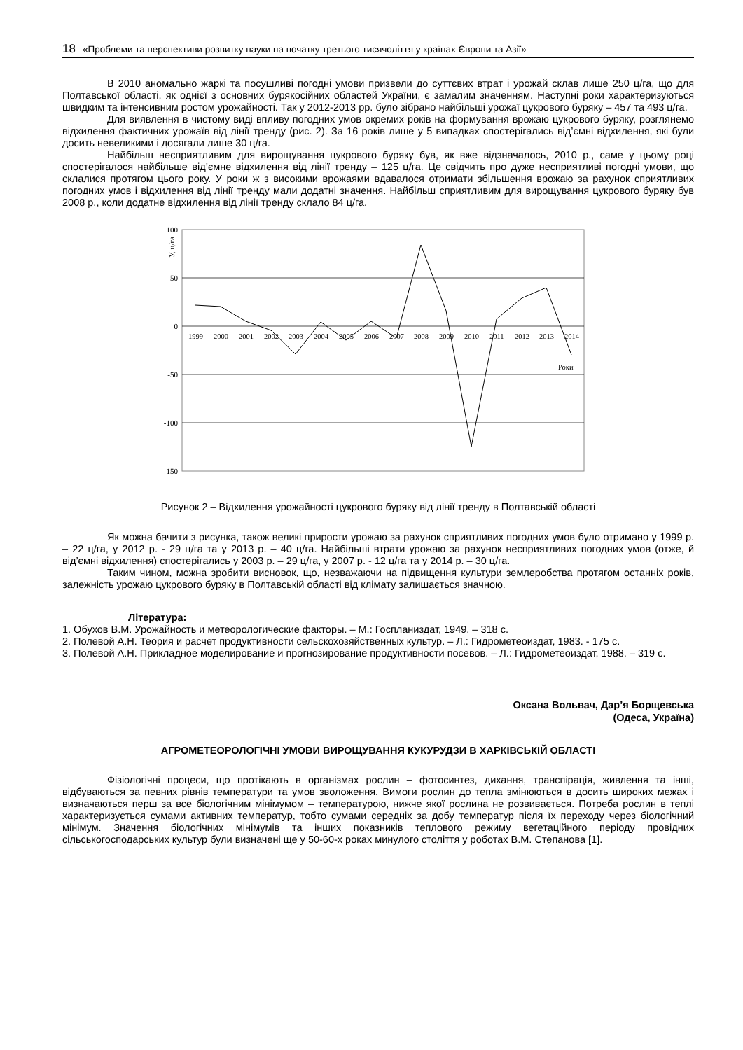18 «Проблеми та перспективи розвитку науки на початку третього тисячоліття у країнах Європи та Азії»
В 2010 аномально жаркі та посушливі погодні умови призвели до суттєвих втрат і урожай склав лише 250 ц/га, що для Полтавської області, як однієї з основних бурякосійних областей України, є замалим значенням. Наступні роки характеризуються швидким та інтенсивним ростом урожайності. Так у 2012-2013 рр. було зібрано найбільші урожаї цукрового буряку – 457 та 493 ц/га.
Для виявлення в чистому виді впливу погодних умов окремих років на формування врожаю цукрового буряку, розглянемо відхилення фактичних урожаїв від лінії тренду (рис. 2). За 16 років лише у 5 випадках спостерігались від’ємні відхилення, які були досить невеликими і досягали лише 30 ц/га.
Найбільш несприятливим для вирощування цукрового буряку був, як вже відзначалось, 2010 р., саме у цьому році спостерігалося найбільше від’ємне відхилення від лінії тренду – 125 ц/га. Це свідчить про дуже несприятливі погодні умови, що склалися протягом цього року. У роки ж з високими врожаями вдавалося отримати збільшення врожаю за рахунок сприятливих погодних умов і відхилення від лінії тренду мали додатні значення. Найбільш сприятливим для вирощування цукрового буряку був 2008 р., коли додатне відхилення від лінії тренду склало 84 ц/га.
У, ц/га
100
50
0
-50
-100
-150
1999
2000
2001
2002
2003
2004
2005
2006
2007
2008
2009
2010
2011
2012
2013
2014
Роки
Рисунок 2 – Відхилення урожайності цукрового буряку від лінії тренду в Полтавській області
Як можна бачити з рисунка, також великі прирости урожаю за рахунок сприятливих погодних умов було отримано у 1999 р. – 22 ц/га, у 2012 р. - 29 ц/га та у 2013 р. – 40 ц/га. Найбільші втрати урожаю за рахунок несприятливих погодних умов (отже, й від’ємні відхилення) спостерігались у 2003 р. – 29 ц/га, у 2007 р. - 12 ц/га та у 2014 р. – 30 ц/га.
Таким чином, можна зробити висновок, що, незважаючи на підвищення культури землеробства протягом останніх років, залежність урожаю цукрового буряку в Полтавській області від клімату залишається значною.
Література:
1. Обухов В.М. Урожайность и метеорологические факторы. – М.: Госпланиздат, 1949. – 318 с.
2. Полевой А.Н. Теория и расчет продуктивности сельскохозяйственных культур. – Л.: Гидрометеоиздат, 1983. - 175 с.
3. Полевой А.Н. Прикладное моделирование и прогнозирование продуктивности посевов. – Л.: Гидрометеоиздат, 1988. – 319 с.
Оксана Вольвач, Дар’я Борщевська
(Одеса, Україна)
АГРОМЕТЕОРОЛОГІЧНІ УМОВИ ВИРОЩУВАННЯ КУКУРУДЗИ В ХАРКІВСЬКІЙ ОБЛАСТІ
Фізіологічні процеси, що протікають в організмах рослин – фотосинтез, дихання, транспірація, живлення та інші, відбуваються за певних рівнів температури та умов зволоження. Вимоги рослин до тепла змінюються в досить широких межах і визначаються перш за все біологічним мінімумом – температурою, нижче якої рослина не розвивається. Потреба рослин в теплі характеризується сумами активних температур, тобто сумами середніх за добу температур після їх переходу через біологічний мінімум. Значення біологічних мінімумів та інших показників теплового режиму вегетаційного періоду провідних сільськогосподарських культур були визначені ще у 50-60-х роках минулого століття у роботах В.М. Степанова [1].